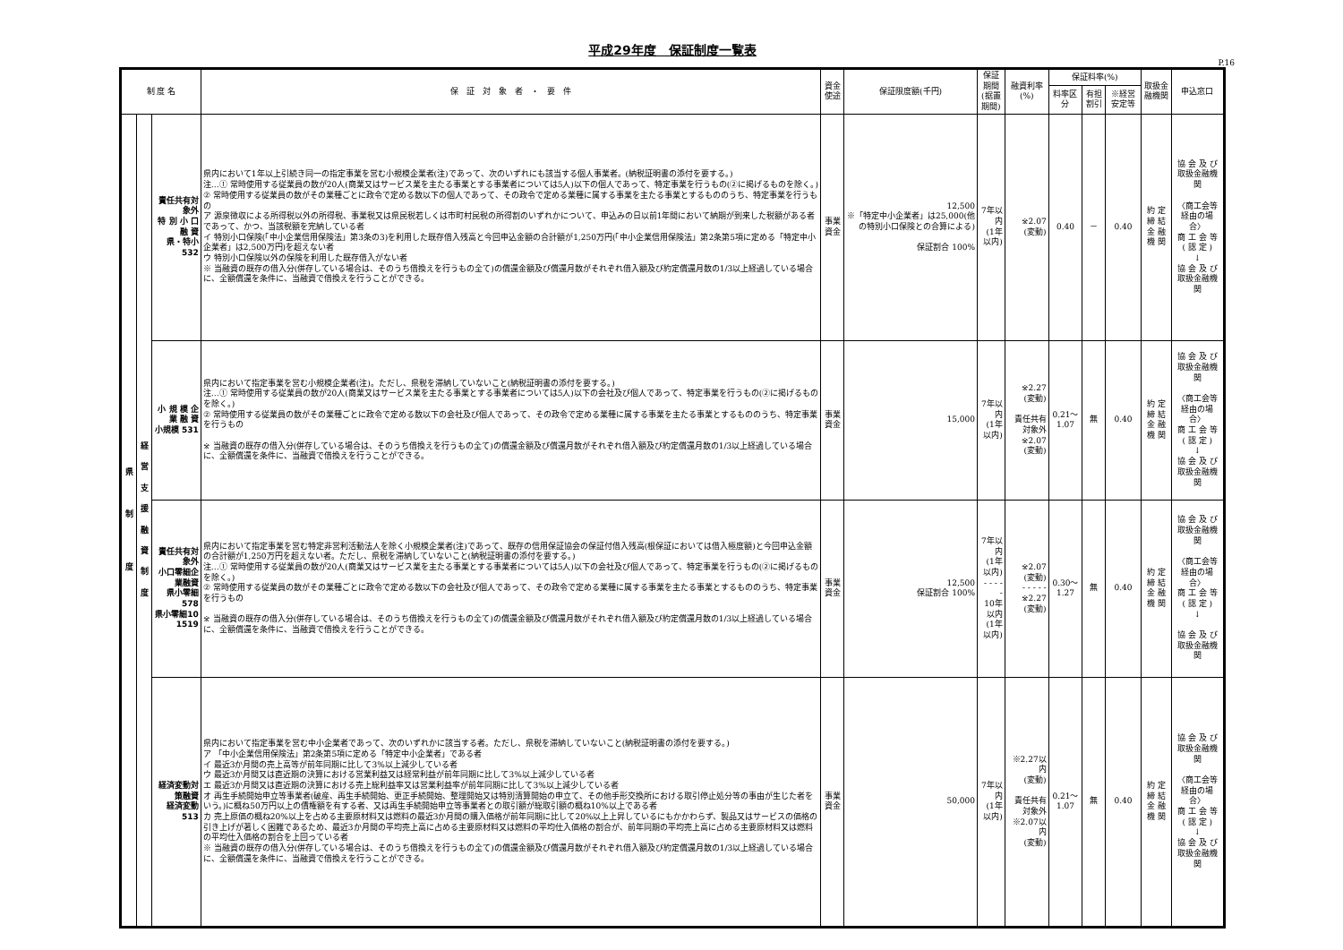平成29年度　保証制度一覧表
P.16
| 制 度 名 | | | 保 証 対 象 者 ・ 要 件 | 資金使途 | 保証限度額(千円) | 保証期間 (据置期間) | 融資利率(%) | 保証料率(%) | | | 取扱金融機関 | 申込窓口 |
| --- | --- | --- | --- | --- | --- | --- | --- | --- | --- | --- | --- | --- |
| | | | | | | | | 料率区分 | 有担割引 | ※経営安定等 | | |
| 県 制 度 | 経 営 支 援 融 資 制 度 | 責任共有対象外 特 別 小 口 融 資 県・特小 532 | 県内において1年以上引続き同一の指定事業を営む小規模企業者(注)であって、次のいずれにも該当する個人事業者。(納税証明書の添付を要する。) 注…① 常時使用する従業員の数が20人(商業又はサービス業を主たる事業とする事業者については5人)以下の個人であって、特定事業を行うもの(②に掲げるものを除く。) ② 常時使用する従業員の数がその業種ごとに政令で定める数以下の個人であって、その政令で定める業種に属する事業を主たる事業とするもののうち、特定事業を行うもの ア 源泉徴収による所得税以外の所得税、事業税又は県民税若しくは市町村民税の所得割のいずれかについて、申込みの日以前1年間において納期が到来した税額がある者であって、かつ、当該税額を完納している者 イ 特別小口保険(「中小企業信用保険法」第3条の3)を利用した既存借入残高と今回申込金額の合計額が1,250万円(「中小企業信用保険法」第2条第5項に定める「特定中小企業者」は2,500万円)を超えない者 ウ 特別小口保険以外の保険を利用した既存借入がない者 ※ 当融資の既存の借入分(併存している場合は、そのうち借換えを行うもの全て)の償還金額及び償還月数がそれぞれ借入額及び約定償還月数の1/3以上経過している場合に、全額償還を条件に、当融資で借換えを行うことができる。 | 事業資金 | 12,500 ※「特定中小企業者」は25,000(他の特別小口保険との合算による) 保証割合 100% | 7年以内 (1年以内) | ※2.07 (変動) | 0.40 | － | 0.40 | 約 定 締 結 金 融 機 関 | 協 会 及 び 取扱金融機関 〈商工会等経由の場合〉 商 工 会 等 ( 認 定 ) ↓ 協 会 及 び 取扱金融機関 |
| | | 小 規 模 企 業 融 資 小規模 531 | 県内において指定事業を営む小規模企業者(注)。ただし、県税を滞納していないこと(納税証明書の添付を要する。) 注…① 常時使用する従業員の数が20人(商業又はサービス業を主たる事業とする事業者については5人)以下の会社及び個人であって、特定事業を行うもの(②に掲げるものを除く。) ② 常時使用する従業員の数がその業種ごとに政令で定める数以下の会社及び個人であって、その政令で定める業種に属する事業を主たる事業とするもののうち、特定事業を行うもの ※ 当融資の既存の借入分(併存している場合は、そのうち借換えを行うもの全て)の償還金額及び償還月数がそれぞれ借入額及び約定償還月数の1/3以上経過している場合に、全額償還を条件に、当融資で借換えを行うことができる。 | 事業資金 | 15,000 | 7年以内 (1年以内) | ※2.27 (変動) 責任共有対象外 ※2.07 (変動) | 0.21～1.07 | 無 | 0.40 | 約 定 締 結 金 融 機 関 | 協 会 及 び 取扱金融機関 〈商工会等経由の場合〉 商 工 会 等 ( 認 定 ) ↓ 協 会 及 び 取扱金融機関 |
| | | 責任共有対象外 小口零細企業融資 県小零細 578 県小零細10 1519 | 県内において指定事業を営む特定非営利活動法人を除く小規模企業者(注)であって、既存の信用保証協会の保証付借入残高(根保証においては借入極度額)と今回申込金額の合計額が1,250万円を超えない者。ただし、県税を滞納していないこと(納税証明書の添付を要する。) 注…① 常時使用する従業員の数が20人(商業又はサービス業を主たる事業とする事業者については5人)以下の会社及び個人であって、特定事業を行うもの(②に掲げるものを除く。) ② 常時使用する従業員の数がその業種ごとに政令で定める数以下の会社及び個人であって、その政令で定める業種に属する事業を主たる事業とするもののうち、特定事業を行うもの ※ 当融資の既存の借入分(併存している場合は、そのうち借換えを行うもの全て)の償還金額及び償還月数がそれぞれ借入額及び約定償還月数の1/3以上経過している場合に、全額償還を条件に、当融資で借換えを行うことができる。 | 事業資金 | 12,500 保証割合 100% | 7年以内 (1年以内) - - - - - 10年以内 (1年以内) | ※2.07 (変動) - - - - - ※2.27 (変動) | 0.30～1.27 | 無 | 0.40 | 約 定 締 結 金 融 機 関 | 協 会 及 び 取扱金融機関 〈商工会等経由の場合〉 商 工 会 等 ( 認 定 ) ↓ 協 会 及 び 取扱金融機関 |
| | | 経済変動対策融資 経済変動 513 | 県内において指定事業を営む中小企業者であって、次のいずれかに該当する者。ただし、県税を滞納していないこと(納税証明書の添付を要する。) ア 「中小企業信用保険法」第2条第5項に定める「特定中小企業者」である者 イ 最近3か月間の売上高等が前年同期に比して3%以上減少している者 ウ 最近3か月間又は直近期の決算における営業利益又は経常利益が前年同期に比して3%以上減少している者 エ 最近3か月間又は直近期の決算における売上総利益率又は営業利益率が前年同期に比して3%以上減少している者 オ 再生手続開始申立等事業者(破産、再生手続開始、更正手続開始、整理開始又は特別清算開始の申立て、その他手形交換所における取引停止処分等の事由が生じた者をいう。)に概ね50万円以上の債権額を有する者、又は再生手続開始申立等事業者との取引額が総取引額の概ね10%以上である者 カ 売上原価の概ね20%以上を占める主要原材料又は燃料の最近3か月間の購入価格が前年同期に比して20%以上上昇しているにもかかわらず、製品又はサービスの価格の引き上げが著しく困難であるため、最近3か月間の平均売上高に占める主要原材料又は燃料の平均仕入価格の割合が、前年同期の平均売上高に占める主要原材料又は燃料の平均仕入価格の割合を上回っている者 ※ 当融資の既存の借入分(併存している場合は、そのうち借換えを行うもの全て)の償還金額及び償還月数がそれぞれ借入額及び約定償還月数の1/3以上経過している場合に、全額償還を条件に、当融資で借換えを行うことができる。 | 事業資金 | 50,000 | 7年以内 (1年以内) | ※2.27以内 (変動) 責任共有対象外 ※2.07以内 (変動) | 0.21～1.07 | 無 | 0.40 | 約 定 締 結 金 融 機 関 | 協 会 及 び 取扱金融機関 〈商工会等経由の場合〉 商 工 会 等 ( 認 定 ) ↓ 協 会 及 び 取扱金融機関 |